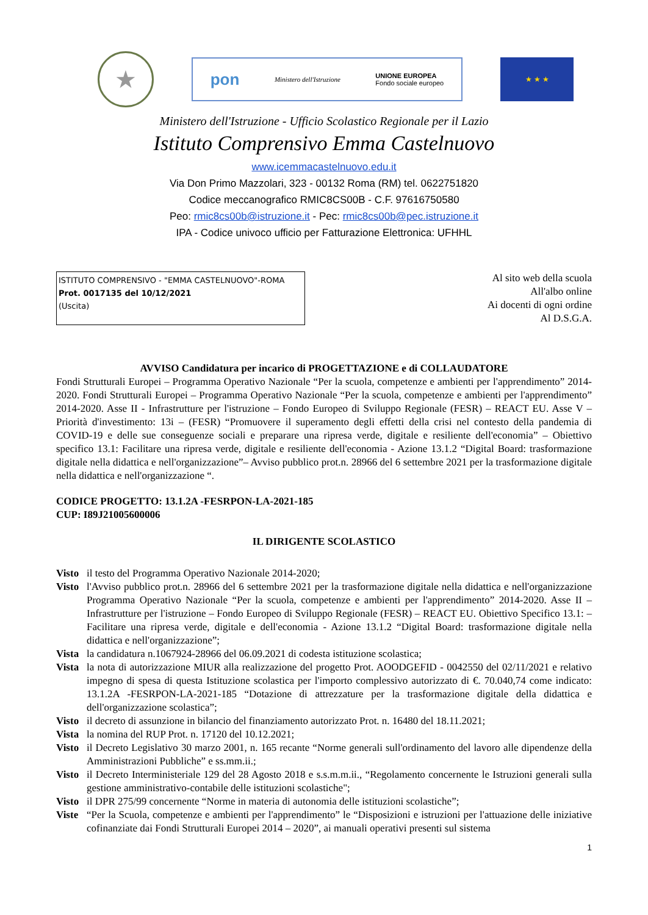★
pon Ministero dell'Istruzione UNIONE EUROPEA
Fondo sociale europeo
★ ★ ★
Ministero dell'Istruzione - Ufficio Scolastico Regionale per il Lazio
Istituto Comprensivo Emma Castelnuovo
www.icemmacastelnuovo.edu.it
Via Don Primo Mazzolari, 323 - 00132 Roma (RM) tel. 0622751820
Codice meccanografico RMIC8CS00B - C.F. 97616750580
Peo: rmic8cs00b@istruzione.it - Pec: rmic8cs00b@pec.istruzione.it
IPA - Codice univoco ufficio per Fatturazione Elettronica: UFHHL
ISTITUTO COMPRENSIVO - "EMMA CASTELNUOVO"-ROMA
Prot. 0017135 del 10/12/2021
(Uscita)
Al sito web della scuola
All'albo online
Ai docenti di ogni ordine
Al D.S.G.A.
AVVISO Candidatura per incarico di PROGETTAZIONE e di COLLAUDATORE
Fondi Strutturali Europei – Programma Operativo Nazionale “Per la scuola, competenze e ambienti per l'apprendimento” 2014-2020. Fondi Strutturali Europei – Programma Operativo Nazionale “Per la scuola, competenze e ambienti per l'apprendimento” 2014-2020. Asse II - Infrastrutture per l'istruzione – Fondo Europeo di Sviluppo Regionale (FESR) – REACT EU. Asse V – Priorità d'investimento: 13i – (FESR) “Promuovere il superamento degli effetti della crisi nel contesto della pandemia di COVID-19 e delle sue conseguenze sociali e preparare una ripresa verde, digitale e resiliente dell'economia” – Obiettivo specifico 13.1: Facilitare una ripresa verde, digitale e resiliente dell'economia - Azione 13.1.2 “Digital Board: trasformazione digitale nella didattica e nell'organizzazione”– Avviso pubblico prot.n. 28966 del 6 settembre 2021 per la trasformazione digitale nella didattica e nell'organizzazione “.
CODICE PROGETTO: 13.1.2A -FESRPON-LA-2021-185
CUP: I89J21005600006
IL DIRIGENTE SCOLASTICO
Visto il testo del Programma Operativo Nazionale 2014-2020;
Visto l'Avviso pubblico prot.n. 28966 del 6 settembre 2021 per la trasformazione digitale nella didattica e nell'organizzazione Programma Operativo Nazionale “Per la scuola, competenze e ambienti per l'apprendimento” 2014-2020. Asse II – Infrastrutture per l'istruzione – Fondo Europeo di Sviluppo Regionale (FESR) – REACT EU. Obiettivo Specifico 13.1: – Facilitare una ripresa verde, digitale e dell'economia - Azione 13.1.2 “Digital Board: trasformazione digitale nella didattica e nell'organizzazione”;
Vista la candidatura n.1067924-28966 del 06.09.2021 di codesta istituzione scolastica;
Vista la nota di autorizzazione MIUR alla realizzazione del progetto Prot. AOODGEFID - 0042550 del 02/11/2021 e relativo impegno di spesa di questa Istituzione scolastica per l'importo complessivo autorizzato di €. 70.040,74 come indicato: 13.1.2A -FESRPON-LA-2021-185 “Dotazione di attrezzature per la trasformazione digitale della didattica e dell'organizzazione scolastica”;
Visto il decreto di assunzione in bilancio del finanziamento autorizzato Prot. n. 16480 del 18.11.2021;
Vista la nomina del RUP Prot. n. 17120 del 10.12.2021;
Visto il Decreto Legislativo 30 marzo 2001, n. 165 recante “Norme generali sull'ordinamento del lavoro alle dipendenze della Amministrazioni Pubbliche” e ss.mm.ii.;
Visto il Decreto Interministeriale 129 del 28 Agosto 2018 e s.s.m.m.ii., “Regolamento concernente le Istruzioni generali sulla gestione amministrativo-contabile delle istituzioni scolastiche";
Visto il DPR 275/99 concernente “Norme in materia di autonomia delle istituzioni scolastiche”;
Viste “Per la Scuola, competenze e ambienti per l'apprendimento” le “Disposizioni e istruzioni per l'attuazione delle iniziative cofinanziate dai Fondi Strutturali Europei 2014 – 2020”, ai manuali operativi presenti sul sistema
1